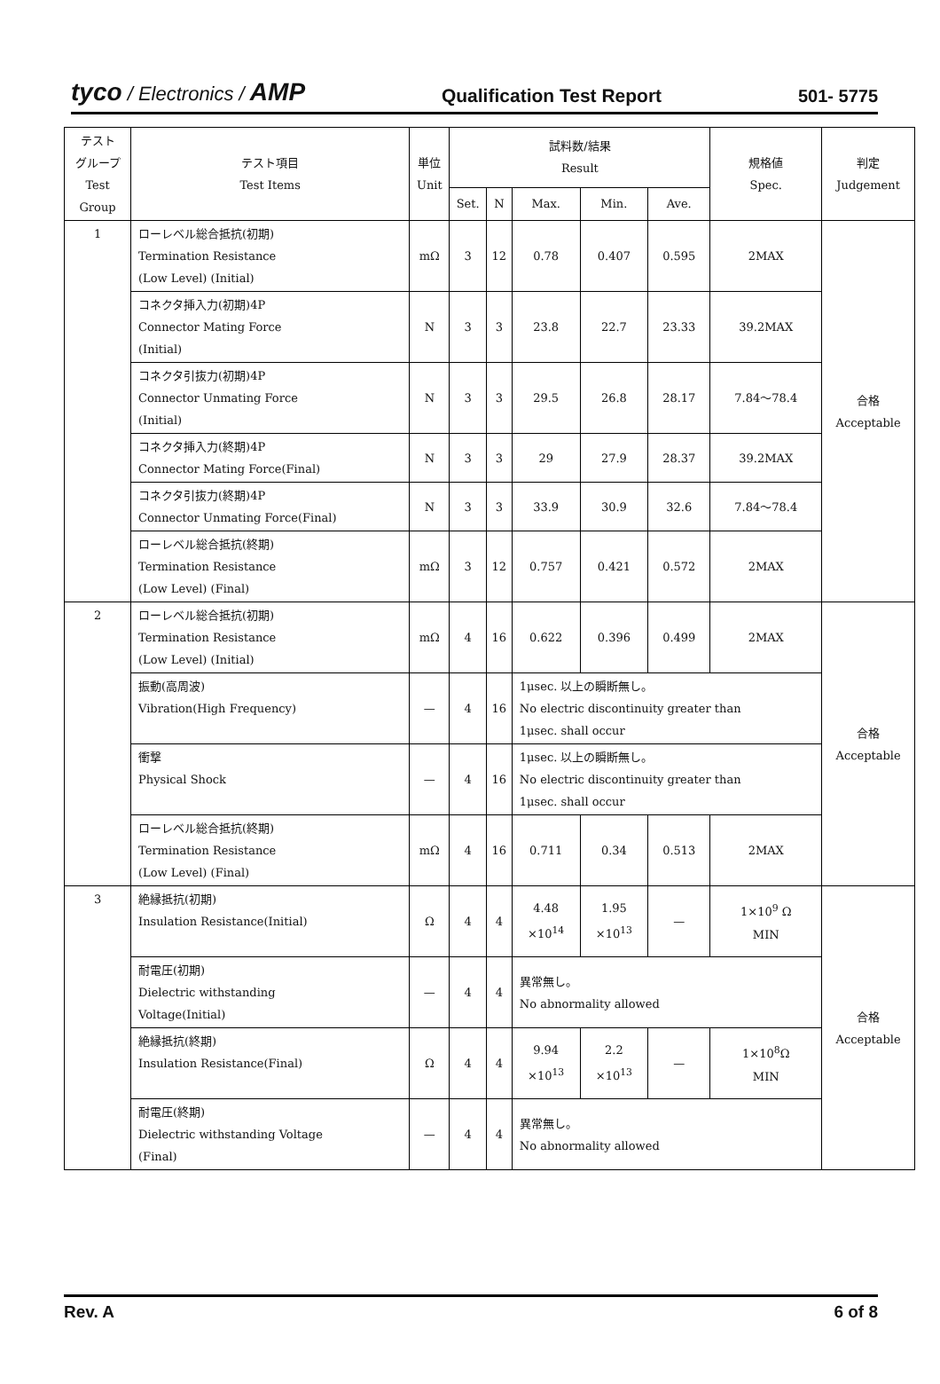tyco / Electronics / AMP Qualification Test Report 501- 5775
| テスト グループ Test Group | テスト項目 Test Items | 単位 Unit | 試料数/結果 Result | | | | | 規格値 Spec. | 判定 Judgement |
| --- | --- | --- | --- | --- | --- | --- | --- | --- | --- |
| | | | Set. | N | Max. | Min. | Ave. | | |
| 1 | ローレベル総合抵抗(初期) Termination Resistance (Low Level) (Initial) | mΩ | 3 | 12 | 0.78 | 0.407 | 0.595 | 2MAX | 合格 Acceptable |
| | コネクタ挿入力(初期)4P Connector Mating Force (Initial) | N | 3 | 3 | 23.8 | 22.7 | 23.33 | 39.2MAX | |
| | コネクタ引抜力(初期)4P Connector Unmating Force (Initial) | N | 3 | 3 | 29.5 | 26.8 | 28.17 | 7.84～78.4 | |
| | コネクタ挿入力(終期)4P Connector Mating Force(Final) | N | 3 | 3 | 29 | 27.9 | 28.37 | 39.2MAX | |
| | コネクタ引抜力(終期)4P Connector Unmating Force(Final) | N | 3 | 3 | 33.9 | 30.9 | 32.6 | 7.84～78.4 | |
| | ローレベル総合抵抗(終期) Termination Resistance (Low Level) (Final) | mΩ | 3 | 12 | 0.757 | 0.421 | 0.572 | 2MAX | |
| 2 | ローレベル総合抵抗(初期) Termination Resistance (Low Level) (Initial) | mΩ | 4 | 16 | 0.622 | 0.396 | 0.499 | 2MAX | 合格 Acceptable |
| | 振動(高周波) Vibration(High Frequency) | — | 4 | 16 | 1μsec. 以上の瞬断無し。 No electric discontinuity greater than 1μsec. shall occur | | | | |
| | 衝撃 Physical Shock | — | 4 | 16 | 1μsec. 以上の瞬断無し。 No electric discontinuity greater than 1μsec. shall occur | | | | |
| | ローレベル総合抵抗(終期) Termination Resistance (Low Level) (Final) | mΩ | 4 | 16 | 0.711 | 0.34 | 0.513 | 2MAX | |
| 3 | 絶縁抵抗(初期) Insulation Resistance(Initial) | Ω | 4 | 4 | 4.48 ×10<sup>14</sup> | 1.95 ×10<sup>13</sup> | — | 1×10<sup>9</sup> Ω MIN | 合格 Acceptable |
| | 耐電圧(初期) Dielectric withstanding Voltage(Initial) | — | 4 | 4 | 異常無し。 No abnormality allowed | | | | |
| | 絶縁抵抗(終期) Insulation Resistance(Final) | Ω | 4 | 4 | 9.94 ×10<sup>13</sup> | 2.2 ×10<sup>13</sup> | — | 1×10<sup>8</sup>Ω MIN | |
| | 耐電圧(終期) Dielectric withstanding Voltage (Final) | — | 4 | 4 | 異常無し。 No abnormality allowed | | | | |
Rev. A 6 of 8